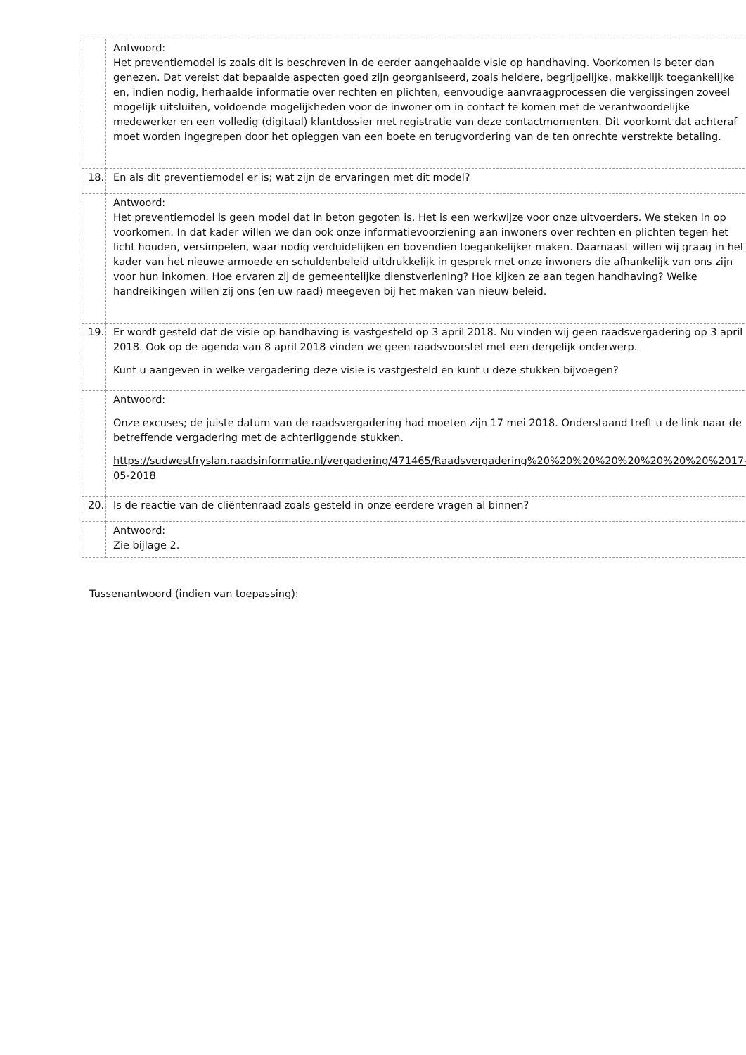| | Antwoord: Het preventiemodel is zoals dit is beschreven in de eerder aangehaalde visie op handhaving. Voorkomen is beter dan genezen. Dat vereist dat bepaalde aspecten goed zijn georganiseerd, zoals heldere, begrijpelijke, makkelijk toegankelijke en, indien nodig, herhaalde informatie over rechten en plichten, eenvoudige aanvraagprocessen die vergissingen zoveel mogelijk uitsluiten, voldoende mogelijkheden voor de inwoner om in contact te komen met de verantwoordelijke medewerker en een volledig (digitaal) klantdossier met registratie van deze contactmomenten. Dit voorkomt dat achteraf moet worden ingegrepen door het opleggen van een boete en terugvordering van de ten onrechte verstrekte betaling. |
| 18. | En als dit preventiemodel er is; wat zijn de ervaringen met dit model? |
| | Antwoord: Het preventiemodel is geen model dat in beton gegoten is. Het is een werkwijze voor onze uitvoerders. We steken in op voorkomen. In dat kader willen we dan ook onze informatievoorziening aan inwoners over rechten en plichten tegen het licht houden, versimpelen, waar nodig verduidelijken en bovendien toegankelijker maken. Daarnaast willen wij graag in het kader van het nieuwe armoede en schuldenbeleid uitdrukkelijk in gesprek met onze inwoners die afhankelijk van ons zijn voor hun inkomen. Hoe ervaren zij de gemeentelijke dienstverlening? Hoe kijken ze aan tegen handhaving? Welke handreikingen willen zij ons (en uw raad) meegeven bij het maken van nieuw beleid. |
| 19. | Er wordt gesteld dat de visie op handhaving is vastgesteld op 3 april 2018. Nu vinden wij geen raadsvergadering op 3 april 2018. Ook op de agenda van 8 april 2018 vinden we geen raadsvoorstel met een dergelijk onderwerp. Kunt u aangeven in welke vergadering deze visie is vastgesteld en kunt u deze stukken bijvoegen? |
| | Antwoord: Onze excuses; de juiste datum van de raadsvergadering had moeten zijn 17 mei 2018. Onderstaand treft u de link naar de betreffende vergadering met de achterliggende stukken. https://sudwestfryslan.raadsinformatie.nl/vergadering/471465/Raadsvergadering%20%20%20%20%20%20%20%20%2017-05-2018 |
| 20. | Is de reactie van de cliëntenraad zoals gesteld in onze eerdere vragen al binnen? |
| | Antwoord: Zie bijlage 2. |
Tussenantwoord (indien van toepassing):